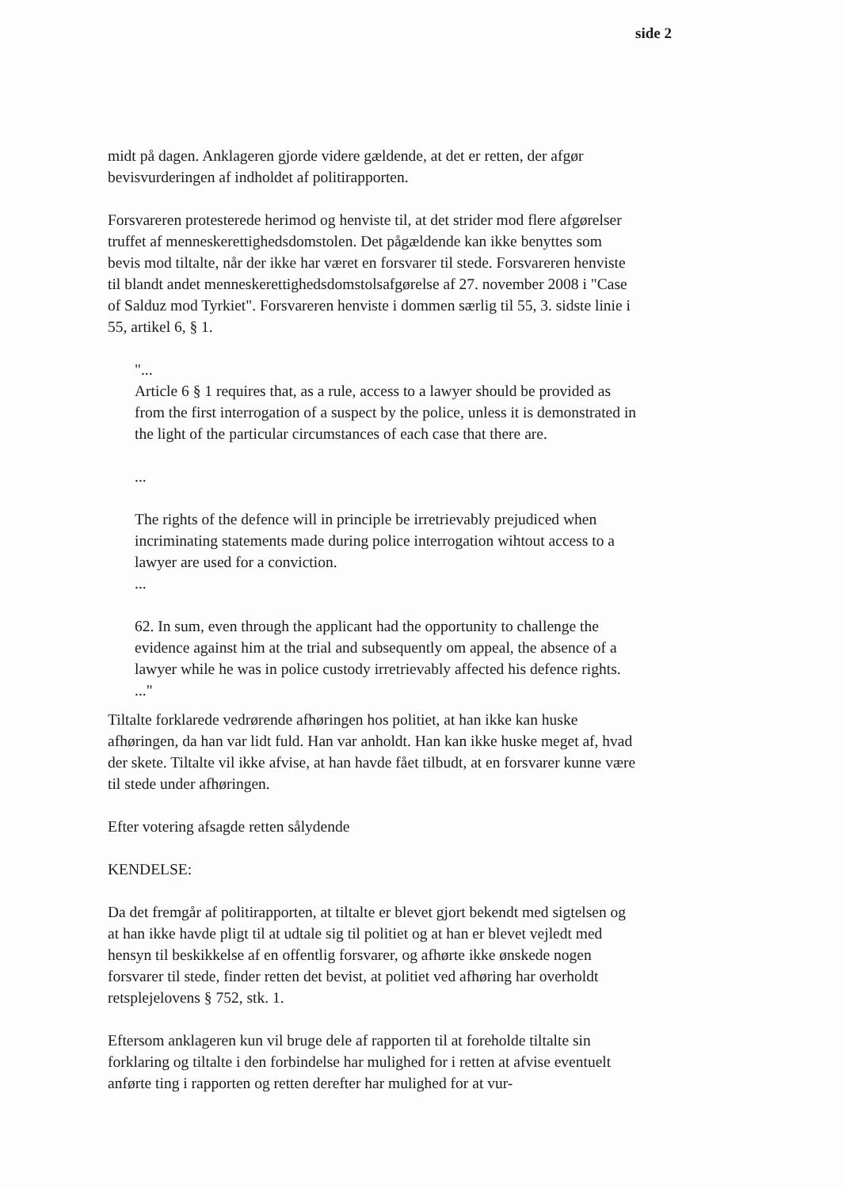side 2
midt på dagen. Anklageren gjorde videre gældende, at det er retten, der afgør bevisvurderingen af indholdet af politirapporten.
Forsvareren protesterede herimod og henviste til, at det strider mod flere afgørelser truffet af menneskerettighedsdomstolen. Det pågældende kan ikke benyttes som bevis mod tiltalte, når der ikke har været en forsvarer til stede. Forsvareren henviste til blandt andet menneskerettighedsdomstolsafgørelse af 27. november 2008 i "Case of Salduz mod Tyrkiet". Forsvareren henviste i dommen særlig til 55, 3. sidste linie i 55, artikel 6, § 1.
"...
Article 6 § 1 requires that, as a rule, access to a lawyer should be provided as from the first interrogation of a suspect by the police, unless it is demonstrated in the light of the particular circumstances of each case that there are.
...
The rights of the defence will in principle be irretrievably prejudiced when incriminating statements made during police interrogation wihtout access to a lawyer are used for a conviction.
...
62. In sum, even through the applicant had the opportunity to challenge the evidence against him at the trial and subsequently om appeal, the absence of a lawyer while he was in police custody irretrievably affected his defence rights.
..."
Tiltalte forklarede vedrørende afhøringen hos politiet, at han ikke kan huske afhøringen, da han var lidt fuld. Han var anholdt. Han kan ikke huske meget af, hvad der skete. Tiltalte vil ikke afvise, at han havde fået tilbudt, at en forsvarer kunne være til stede under afhøringen.
Efter votering afsagde retten sålydende
KENDELSE:
Da det fremgår af politirapporten, at tiltalte er blevet gjort bekendt med sigtelsen og at han ikke havde pligt til at udtale sig til politiet og at han er blevet vejledt med hensyn til beskikkelse af en offentlig forsvarer, og afhørte ikke ønskede nogen forsvarer til stede, finder retten det bevist, at politiet ved afhøring har overholdt retsplejelovens § 752, stk. 1.
Eftersom anklageren kun vil bruge dele af rapporten til at foreholde tiltalte sin forklaring og tiltalte i den forbindelse har mulighed for i retten at afvise eventuelt anførte ting i rapporten og retten derefter har mulighed for at vur-